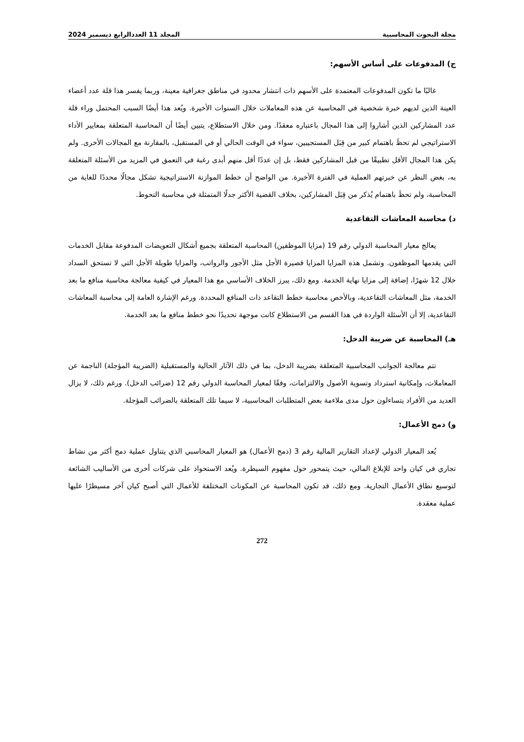مجلة البحوث المحاسبية المجلد 11 العددالرابع ديسمبر 2024
ج) المدفوعات على أساس الأسهم:
غالبًا ما تكون المدفوعات المعتمدة على الأسهم ذات انتشار محدود في مناطق جغرافية معينة، وربما يفسر هذا قلة عدد أعضاء العينة الذين لديهم خبرة شخصية في المحاسبة عن هذه المعاملات خلال السنوات الأخيرة. ويُعد هذا أيضًا السبب المحتمل وراء قلة عدد المشاركين الذين أشاروا إلى هذا المجال باعتباره معقدًا. ومن خلال الاستطلاع، يتبين أيضًا أن المحاسبة المتعلقة بمعايير الأداء الاستراتيجي لم تحظَ باهتمام كبير من قِبَل المستجيبين، سواء في الوقت الحالي أو في المستقبل، بالمقارنة مع المجالات الأخرى. ولم يكن هذا المجال الأقل تطبيقًا من قبل المشاركين فقط، بل إن عددًا أقل منهم أبدى رغبة في التعمق في المزيد من الأسئلة المتعلقة به، بغض النظر عن خبرتهم العملية في الفترة الأخيرة. من الواضح أن خطط الموازنة الاستراتيجية تشكل مجالًا محددًا للغاية من المحاسبة، ولم تحظَ باهتمام يُذكر من قِبَل المشاركين، بخلاف القضية الأكثر جدلًا المتمثلة في محاسبة التحوط.
د) محاسبة المعاشات التقاعدية
يعالج معيار المحاسبة الدولي رقم 19 (مزايا الموظفين) المحاسبة المتعلقة بجميع أشكال التعويضات المدفوعة مقابل الخدمات التي يقدمها الموظفون. وتشمل هذه المزايا المزايا قصيرة الأجل مثل الأجور والرواتب، والمزايا طويلة الأجل التي لا تستحق السداد خلال 12 شهرًا، إضافة إلى مزايا نهاية الخدمة. ومع ذلك، يبرز الخلاف الأساسي مع هذا المعيار في كيفية معالجة محاسبة منافع ما بعد الخدمة، مثل المعاشات التقاعدية، وبالأخص محاسبة خطط التقاعد ذات المنافع المحددة. ورغم الإشارة العامة إلى محاسبة المعاشات التقاعدية، إلا أن الأسئلة الواردة في هذا القسم من الاستطلاع كانت موجهة تحديدًا نحو خطط منافع ما بعد الخدمة.
هـ) المحاسبة عن ضريبة الدخل:
تتم معالجة الجوانب المحاسبية المتعلقة بضريبة الدخل، بما في ذلك الآثار الحالية والمستقبلية (الضريبة المؤجلة) الناجمة عن المعاملات، وإمكانية استرداد وتسوية الأصول والالتزامات، وفقًا لمعيار المحاسبة الدولي رقم 12 (ضرائب الدخل). ورغم ذلك، لا يزال العديد من الأفراد يتساءلون حول مدى ملاءمة بعض المتطلبات المحاسبية، لا سيما تلك المتعلقة بالضرائب المؤجلة.
و) دمج الأعمال:
يُعد المعيار الدولي لإعداد التقارير المالية رقم 3 (دمج الأعمال) هو المعيار المحاسبي الذي يتناول عملية دمج أكثر من نشاط تجاري في كيان واحد للإبلاغ المالي، حيث يتمحور حول مفهوم السيطرة. ويُعد الاستحواذ على شركات أخرى من الأساليب الشائعة لتوسيع نطاق الأعمال التجارية. ومع ذلك، قد تكون المحاسبة عن المكونات المختلفة للأعمال التي أصبح كيان آخر مسيطرًا عليها عملية معقدة.
272